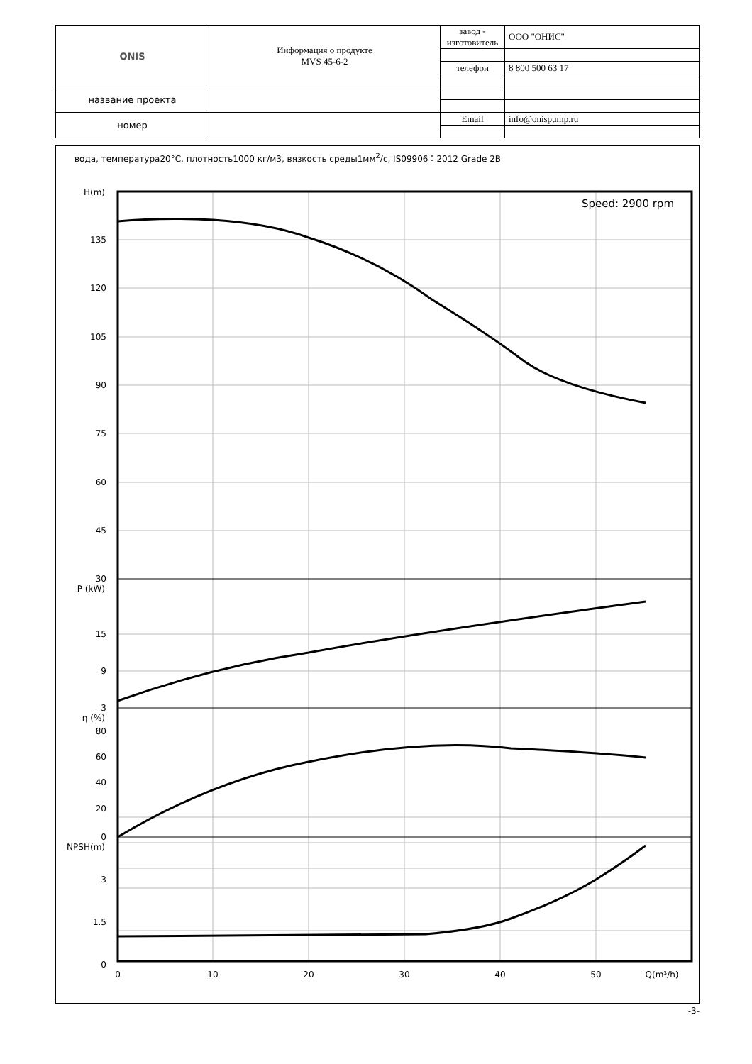| ONIS | Информация о продукте MVS 45-6-2 | завод - изготовитель | ООО "ОНИС" |
| | | телефон | 8 800 500 63 17 |
| название проекта | | | |
| номер | | Email | info@onispump.ru |
вода, температура20°C, плотность1000 кг/м3, вязкость среды1мм<sup>2</sup>/с, IS09906：2012 Grade 2B
H(m)
135
120
105
90
75
60
45
30
P (kW)
15
9
3
η (%)
80
60
40
20
0
NPSH(m)
3
1.5
0
0
10
20
30
40
50
Q(m³/h)
Speed: 2900 rpm
-3-